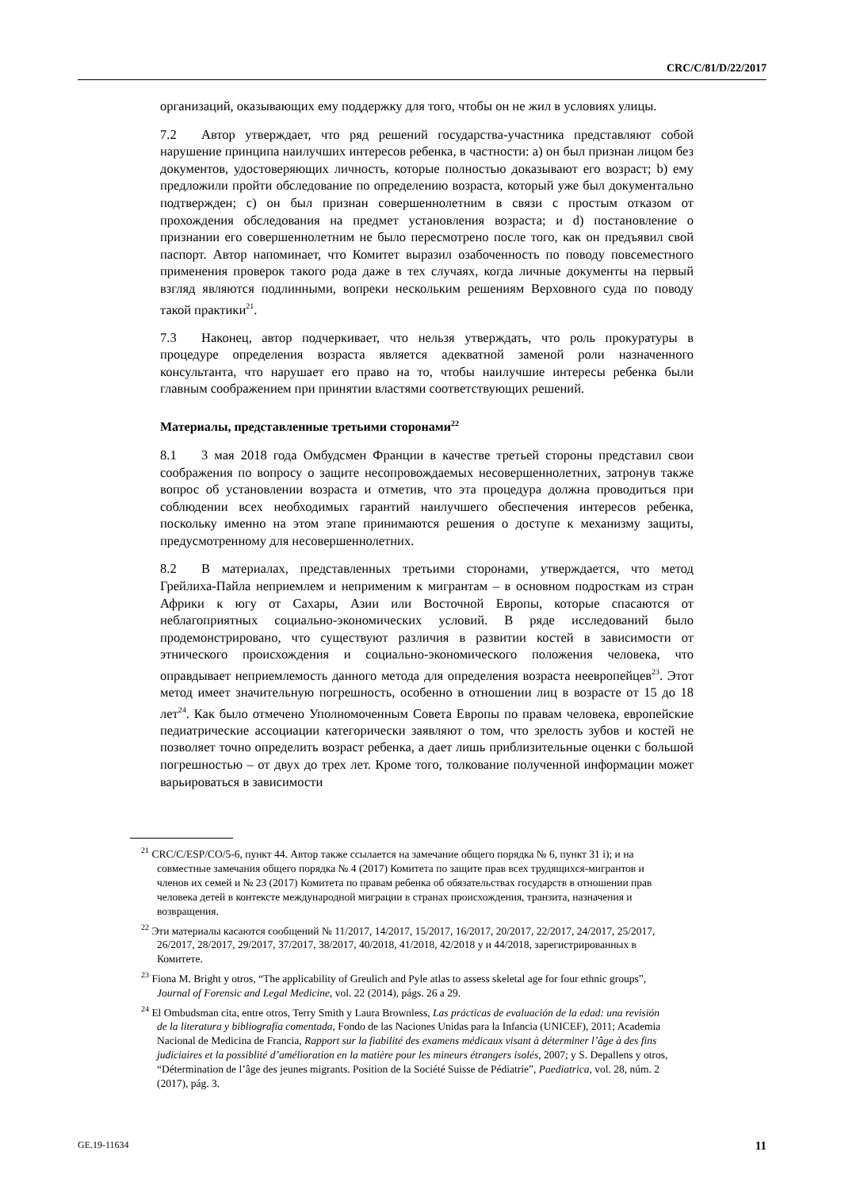CRC/C/81/D/22/2017
организаций, оказывающих ему поддержку для того, чтобы он не жил в условиях улицы.
7.2 Автор утверждает, что ряд решений государства-участника представляют собой нарушение принципа наилучших интересов ребенка, в частности: a) он был признан лицом без документов, удостоверяющих личность, которые полностью доказывают его возраст; b) ему предложили пройти обследование по определению возраста, который уже был документально подтвержден; c) он был признан совершеннолетним в связи с простым отказом от прохождения обследования на предмет установления возраста; и d) постановление о признании его совершеннолетним не было пересмотрено после того, как он предъявил свой паспорт. Автор напоминает, что Комитет выразил озабоченность по поводу повсеместного применения проверок такого рода даже в тех случаях, когда личные документы на первый взгляд являются подлинными, вопреки нескольким решениям Верховного суда по поводу такой практики<sup>21</sup>.
7.3 Наконец, автор подчеркивает, что нельзя утверждать, что роль прокуратуры в процедуре определения возраста является адекватной заменой роли назначенного консультанта, что нарушает его право на то, чтобы наилучшие интересы ребенка были главным соображением при принятии властями соответствующих решений.
Материалы, представленные третьими сторонами<sup>22</sup>
8.1 3 мая 2018 года Омбудсмен Франции в качестве третьей стороны представил свои соображения по вопросу о защите несопровождаемых несовершеннолетних, затронув также вопрос об установлении возраста и отметив, что эта процедура должна проводиться при соблюдении всех необходимых гарантий наилучшего обеспечения интересов ребенка, поскольку именно на этом этапе принимаются решения о доступе к механизму защиты, предусмотренному для несовершеннолетних.
8.2 В материалах, представленных третьими сторонами, утверждается, что метод Грейлиха-Пайла неприемлем и неприменим к мигрантам – в основном подросткам из стран Африки к югу от Сахары, Азии или Восточной Европы, которые спасаются от неблагоприятных социально-экономических условий. В ряде исследований было продемонстрировано, что существуют различия в развитии костей в зависимости от этнического происхождения и социально-экономического положения человека, что оправдывает неприемлемость данного метода для определения возраста неевропейцев<sup>23</sup>. Этот метод имеет значительную погрешность, особенно в отношении лиц в возрасте от 15 до 18 лет<sup>24</sup>. Как было отмечено Уполномоченным Совета Европы по правам человека, европейские педиатрические ассоциации категорически заявляют о том, что зрелость зубов и костей не позволяет точно определить возраст ребенка, а дает лишь приблизительные оценки с большой погрешностью – от двух до трех лет. Кроме того, толкование полученной информации может варьироваться в зависимости
<sup>21</sup> CRC/C/ESP/CO/5-6, пункт 44. Автор также ссылается на замечание общего порядка № 6, пункт 31 i); и на совместные замечания общего порядка № 4 (2017) Комитета по защите прав всех трудящихся-мигрантов и членов их семей и № 23 (2017) Комитета по правам ребенка об обязательствах государств в отношении прав человека детей в контексте международной миграции в странах происхождения, транзита, назначения и возвращения.
<sup>22</sup> Эти материалы касаются сообщений № 11/2017, 14/2017, 15/2017, 16/2017, 20/2017, 22/2017, 24/2017, 25/2017, 26/2017, 28/2017, 29/2017, 37/2017, 38/2017, 40/2018, 41/2018, 42/2018 y и 44/2018, зарегистрированных в Комитете.
<sup>23</sup> Fiona M. Bright y otros, “The applicability of Greulich and Pyle atlas to assess skeletal age for four ethnic groups”, Journal of Forensic and Legal Medicine, vol. 22 (2014), págs. 26 a 29.
<sup>24</sup> El Ombudsman cita, entre otros, Terry Smith y Laura Brownless, Las prácticas de evaluación de la edad: una revisión de la literatura y bibliografía comentada, Fondo de las Naciones Unidas para la Infancia (UNICEF), 2011; Academia Nacional de Medicina de Francia, Rapport sur la fiabilité des examens médicaux visant à déterminer l’âge à des fins judiciaires et la possiblité d’amélioration en la matière pour les mineurs étrangers isolés, 2007; y S. Depallens y otros, “Détermination de l’âge des jeunes migrants. Position de la Société Suisse de Pédiatrie”, Paediatrica, vol. 28, núm. 2 (2017), pág. 3.
GE.19-11634 11